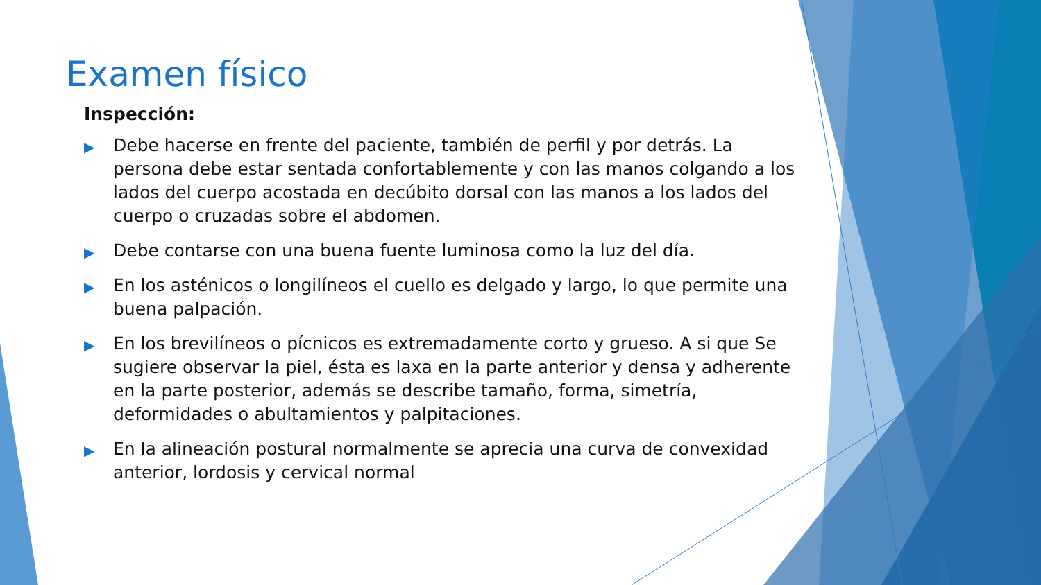Examen físico
Inspección:
▶ Debe hacerse en frente del paciente, también de perfil y por detrás. La persona debe estar sentada confortablemente y con las manos colgando a los lados del cuerpo acostada en decúbito dorsal con las manos a los lados del cuerpo o cruzadas sobre el abdomen.
▶ Debe contarse con una buena fuente luminosa como la luz del día.
▶ En los asténicos o longilíneos el cuello es delgado y largo, lo que permite una buena palpación.
▶ En los brevilíneos o pícnicos es extremadamente corto y grueso. A si que Se sugiere observar la piel, ésta es laxa en la parte anterior y densa y adherente en la parte posterior, además se describe tamaño, forma, simetría, deformidades o abultamientos y palpitaciones.
▶ En la alineación postural normalmente se aprecia una curva de convexidad anterior, lordosis y cervical normal